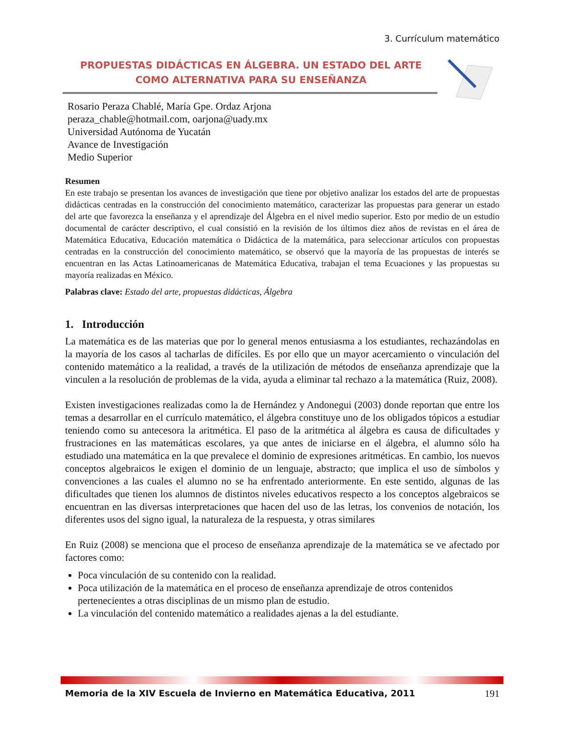3. Currículum matemático
PROPUESTAS DIDÁCTICAS EN ÁLGEBRA. UN ESTADO DEL ARTE COMO ALTERNATIVA PARA SU ENSEÑANZA
Rosario Peraza Chablé, María Gpe. Ordaz Arjona
peraza_chable@hotmail.com, oarjona@uady.mx
Universidad Autónoma de Yucatán
Avance de Investigación
Medio Superior
Resumen
En este trabajo se presentan los avances de investigación que tiene por objetivo analizar los estados del arte de propuestas didácticas centradas en la construcción del conocimiento matemático, caracterizar las propuestas para generar un estado del arte que favorezca la enseñanza y el aprendizaje del Álgebra en el nivel medio superior. Esto por medio de un estudio documental de carácter descriptivo, el cual consistió en la revisión de los últimos diez años de revistas en el área de Matemática Educativa, Educación matemática o Didáctica de la matemática, para seleccionar artículos con propuestas centradas en la construcción del conocimiento matemático, se observó que la mayoría de las propuestas de interés se encuentran en las Actas Latinoamericanas de Matemática Educativa, trabajan el tema Ecuaciones y las propuestas su mayoría realizadas en México.
Palabras clave: Estado del arte, propuestas didácticas, Álgebra
1. Introducción
La matemática es de las materias que por lo general menos entusiasma a los estudiantes, rechazándolas en la mayoría de los casos al tacharlas de difíciles. Es por ello que un mayor acercamiento o vinculación del contenido matemático a la realidad, a través de la utilización de métodos de enseñanza aprendizaje que la vinculen a la resolución de problemas de la vida, ayuda a eliminar tal rechazo a la matemática (Ruiz, 2008).
Existen investigaciones realizadas como la de Hernández y Andonegui (2003) donde reportan que entre los temas a desarrollar en el currículo matemático, el álgebra constituye uno de los obligados tópicos a estudiar teniendo como su antecesora la aritmética. El paso de la aritmética al álgebra es causa de dificultades y frustraciones en las matemáticas escolares, ya que antes de iniciarse en el álgebra, el alumno sólo ha estudiado una matemática en la que prevalece el dominio de expresiones aritméticas. En cambio, los nuevos conceptos algebraicos le exigen el dominio de un lenguaje, abstracto; que implica el uso de símbolos y convenciones a las cuales el alumno no se ha enfrentado anteriormente. En este sentido, algunas de las dificultades que tienen los alumnos de distintos niveles educativos respecto a los conceptos algebraicos se encuentran en las diversas interpretaciones que hacen del uso de las letras, los convenios de notación, los diferentes usos del signo igual, la naturaleza de la respuesta, y otras similares
En Ruiz (2008) se menciona que el proceso de enseñanza aprendizaje de la matemática se ve afectado por factores como:
Poca vinculación de su contenido con la realidad.
Poca utilización de la matemática en el proceso de enseñanza aprendizaje de otros contenidos pertenecientes a otras disciplinas de un mismo plan de estudio.
La vinculación del contenido matemático a realidades ajenas a la del estudiante.
Memoria de la XIV Escuela de Invierno en Matemática Educativa, 2011 191